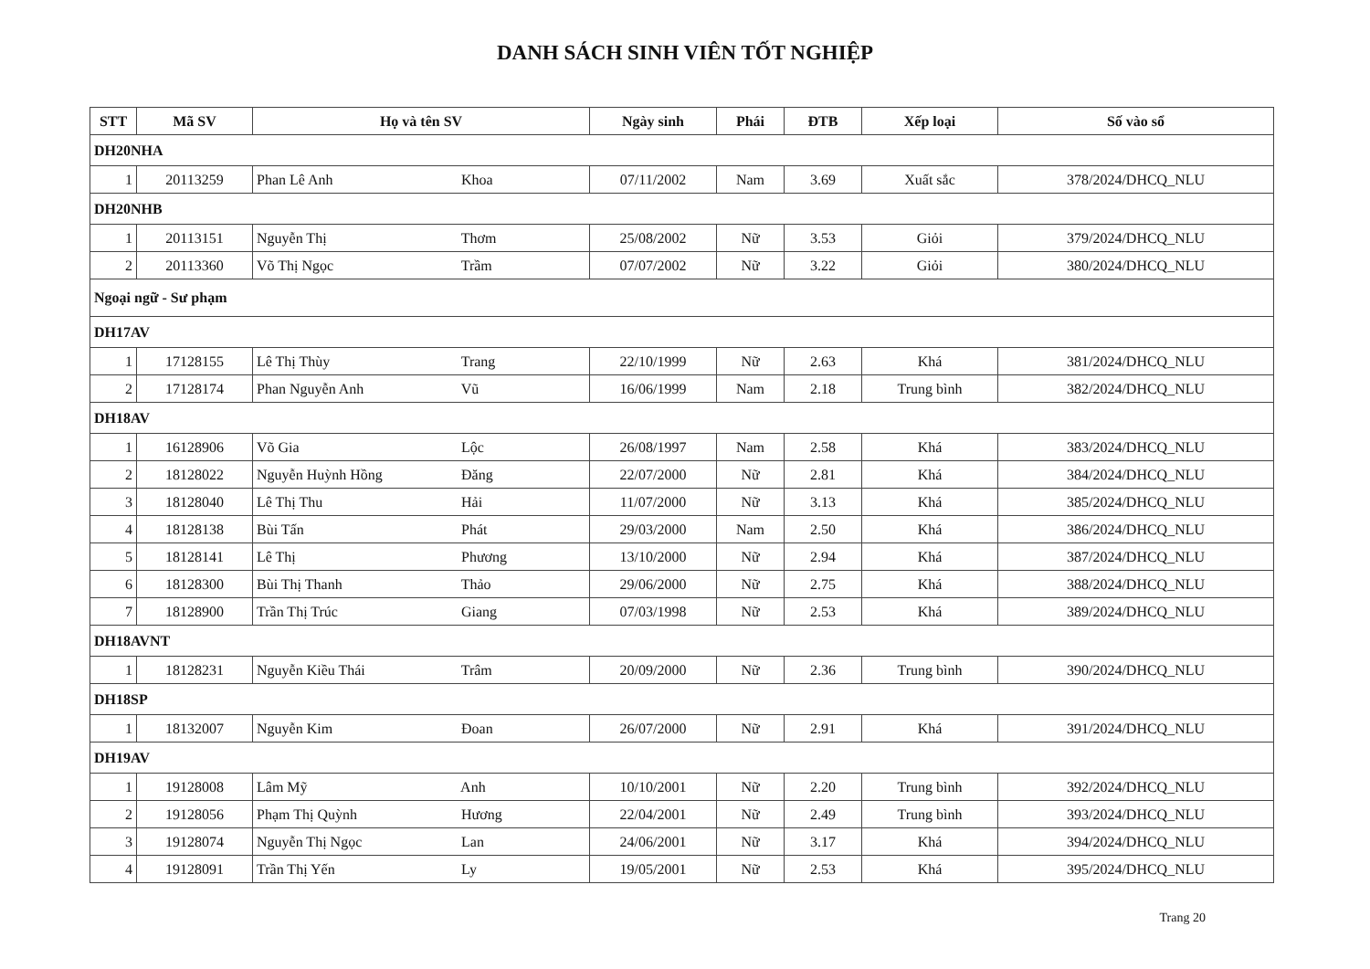DANH SÁCH SINH VIÊN TỐT NGHIỆP
| STT | Mã SV | Họ và tên SV | Ngày sinh | Phái | ĐTB | Xếp loại | Số vào sổ |
| --- | --- | --- | --- | --- | --- | --- | --- |
| DH20NHA | | | | | | | |
| 1 | 20113259 | Phan Lê Anh Khoa | 07/11/2002 | Nam | 3.69 | Xuất sắc | 378/2024/DHCQ_NLU |
| DH20NHB | | | | | | | |
| 1 | 20113151 | Nguyễn Thị Thơm | 25/08/2002 | Nữ | 3.53 | Giỏi | 379/2024/DHCQ_NLU |
| 2 | 20113360 | Võ Thị Ngọc Trầm | 07/07/2002 | Nữ | 3.22 | Giỏi | 380/2024/DHCQ_NLU |
| Ngoại ngữ - Sư phạm | | | | | | | |
| DH17AV | | | | | | | |
| 1 | 17128155 | Lê Thị Thùy Trang | 22/10/1999 | Nữ | 2.63 | Khá | 381/2024/DHCQ_NLU |
| 2 | 17128174 | Phan Nguyễn Anh Vũ | 16/06/1999 | Nam | 2.18 | Trung bình | 382/2024/DHCQ_NLU |
| DH18AV | | | | | | | |
| 1 | 16128906 | Võ Gia Lộc | 26/08/1997 | Nam | 2.58 | Khá | 383/2024/DHCQ_NLU |
| 2 | 18128022 | Nguyễn Huỳnh Hồng Đăng | 22/07/2000 | Nữ | 2.81 | Khá | 384/2024/DHCQ_NLU |
| 3 | 18128040 | Lê Thị Thu Hải | 11/07/2000 | Nữ | 3.13 | Khá | 385/2024/DHCQ_NLU |
| 4 | 18128138 | Bùi Tấn Phát | 29/03/2000 | Nam | 2.50 | Khá | 386/2024/DHCQ_NLU |
| 5 | 18128141 | Lê Thị Phương | 13/10/2000 | Nữ | 2.94 | Khá | 387/2024/DHCQ_NLU |
| 6 | 18128300 | Bùi Thị Thanh Thảo | 29/06/2000 | Nữ | 2.75 | Khá | 388/2024/DHCQ_NLU |
| 7 | 18128900 | Trần Thị Trúc Giang | 07/03/1998 | Nữ | 2.53 | Khá | 389/2024/DHCQ_NLU |
| DH18AVNT | | | | | | | |
| 1 | 18128231 | Nguyễn Kiều Thái Trâm | 20/09/2000 | Nữ | 2.36 | Trung bình | 390/2024/DHCQ_NLU |
| DH18SP | | | | | | | |
| 1 | 18132007 | Nguyễn Kim Đoan | 26/07/2000 | Nữ | 2.91 | Khá | 391/2024/DHCQ_NLU |
| DH19AV | | | | | | | |
| 1 | 19128008 | Lâm Mỹ Anh | 10/10/2001 | Nữ | 2.20 | Trung bình | 392/2024/DHCQ_NLU |
| 2 | 19128056 | Phạm Thị Quỳnh Hương | 22/04/2001 | Nữ | 2.49 | Trung bình | 393/2024/DHCQ_NLU |
| 3 | 19128074 | Nguyễn Thị Ngọc Lan | 24/06/2001 | Nữ | 3.17 | Khá | 394/2024/DHCQ_NLU |
| 4 | 19128091 | Trần Thị Yến Ly | 19/05/2001 | Nữ | 2.53 | Khá | 395/2024/DHCQ_NLU |
Trang 20